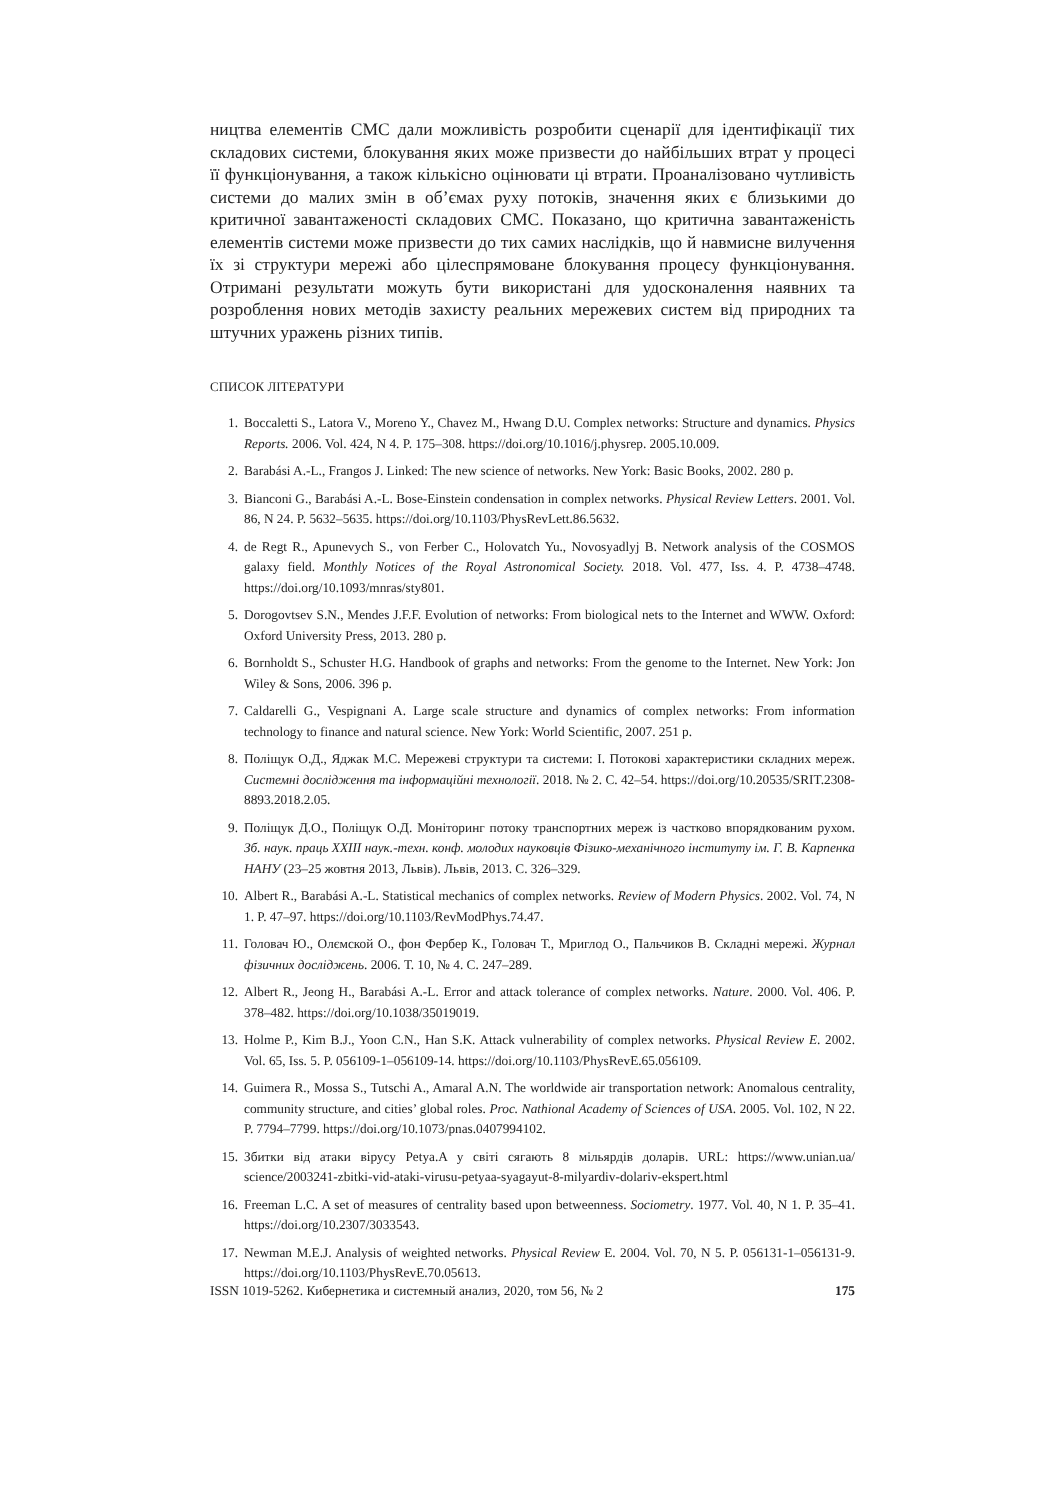ництва елементів СМС дали можливість розробити сценарії для ідентифікації тих складових системи, блокування яких може призвести до найбільших втрат у процесі її функціонування, а також кількісно оцінювати ці втрати. Проаналізовано чутливість системи до малих змін в об’ємах руху потоків, значення яких є близькими до критичної завантаженості складових СМС. Показано, що критична завантаженість елементів системи може призвести до тих самих наслідків, що й навмисне вилучення їх зі структури мережі або цілеспрямоване блокування процесу функціонування. Отримані результати можуть бути використані для удосконалення наявних та розроблення нових методів захисту реальних мережевих систем від природних та штучних уражень різних типів.
СПИСОК ЛІТЕРАТУРИ
1. Boccaletti S., Latora V., Moreno Y., Chavez M., Hwang D.U. Complex networks: Structure and dynamics. Physics Reports. 2006. Vol. 424, N 4. P. 175–308. https://doi.org/10.1016/j.physrep. 2005.10.009.
2. Barabási A.-L., Frangos J. Linked: The new science of networks. New York: Basic Books, 2002. 280 p.
3. Bianconi G., Barabási A.-L. Bose-Einstein condensation in complex networks. Physical Review Letters. 2001. Vol. 86, N 24. P. 5632–5635. https://doi.org/10.1103/PhysRevLett.86.5632.
4. de Regt R., Apunevych S., von Ferber C., Holovatch Yu., Novosyadlyj B. Network analysis of the COSMOS galaxy field. Monthly Notices of the Royal Astronomical Society. 2018. Vol. 477, Iss. 4. P. 4738–4748. https://doi.org/10.1093/mnras/sty801.
5. Dorogovtsev S.N., Mendes J.F.F. Evolution of networks: From biological nets to the Internet and WWW. Oxford: Oxford University Press, 2013. 280 p.
6. Bornholdt S., Schuster H.G. Handbook of graphs and networks: From the genome to the Internet. New York: Jon Wiley & Sons, 2006. 396 p.
7. Caldarelli G., Vespignani A. Large scale structure and dynamics of complex networks: From information technology to finance and natural science. New York: World Scientific, 2007. 251 p.
8. Поліщук О.Д., Яджак М.С. Мережеві структури та системи: I. Потокові характеристики складних мереж. Системні дослідження та інформаційні технології. 2018. № 2. С. 42–54. https://doi.org/10.20535/SRIT.2308-8893.2018.2.05.
9. Поліщук Д.О., Поліщук О.Д. Моніторинг потоку транспортних мереж із частково впорядкованим рухом. Зб. наук. праць XXIII наук.-техн. конф. молодих науковців Фізико-механічного інституту ім. Г. В. Карпенка НАНУ (23–25 жовтня 2013, Львів). Львів, 2013. С. 326–329.
10. Albert R., Barabási A.-L. Statistical mechanics of complex networks. Review of Modern Physics. 2002. Vol. 74, N 1. P. 47–97. https://doi.org/10.1103/RevModPhys.74.47.
11. Головач Ю., Олємской О., фон Фербер К., Головач Т., Мриглод О., Пальчиков В. Складні мережі. Журнал фізичних досліджень. 2006. Т. 10, № 4. С. 247–289.
12. Albert R., Jeong H., Barabási A.-L. Error and attack tolerance of complex networks. Nature. 2000. Vol. 406. P. 378–482. https://doi.org/10.1038/35019019.
13. Holme P., Kim B.J., Yoon C.N., Han S.K. Attack vulnerability of complex networks. Physical Review E. 2002. Vol. 65, Iss. 5. P. 056109-1–056109-14. https://doi.org/10.1103/PhysRevE.65.056109.
14. Guimera R., Mossa S., Tutschi A., Amaral A.N. The worldwide air transportation network: Anomalous centrality, community structure, and cities’ global roles. Proc. Nathional Academy of Sciences of USA. 2005. Vol. 102, N 22. P. 7794–7799. https://doi.org/10.1073/pnas.0407994102.
15. Збитки від атаки вірусу Petya.A у світі сягають 8 мільярдів доларів. URL: https://www.unian.ua/ science/2003241-zbitki-vid-ataki-virusu-petyaa-syagayut-8-milyardiv-dolariv-ekspert.html
16. Freeman L.C. A set of measures of centrality based upon betweenness. Sociometry. 1977. Vol. 40, N 1. P. 35–41. https://doi.org/10.2307/3033543.
17. Newman M.E.J. Analysis of weighted networks. Physical Review E. 2004. Vol. 70, N 5. P. 056131-1–056131-9. https://doi.org/10.1103/PhysRevE.70.05613.
ISSN 1019-5262. Кибернетика и системный анализ, 2020, том 56, № 2 175